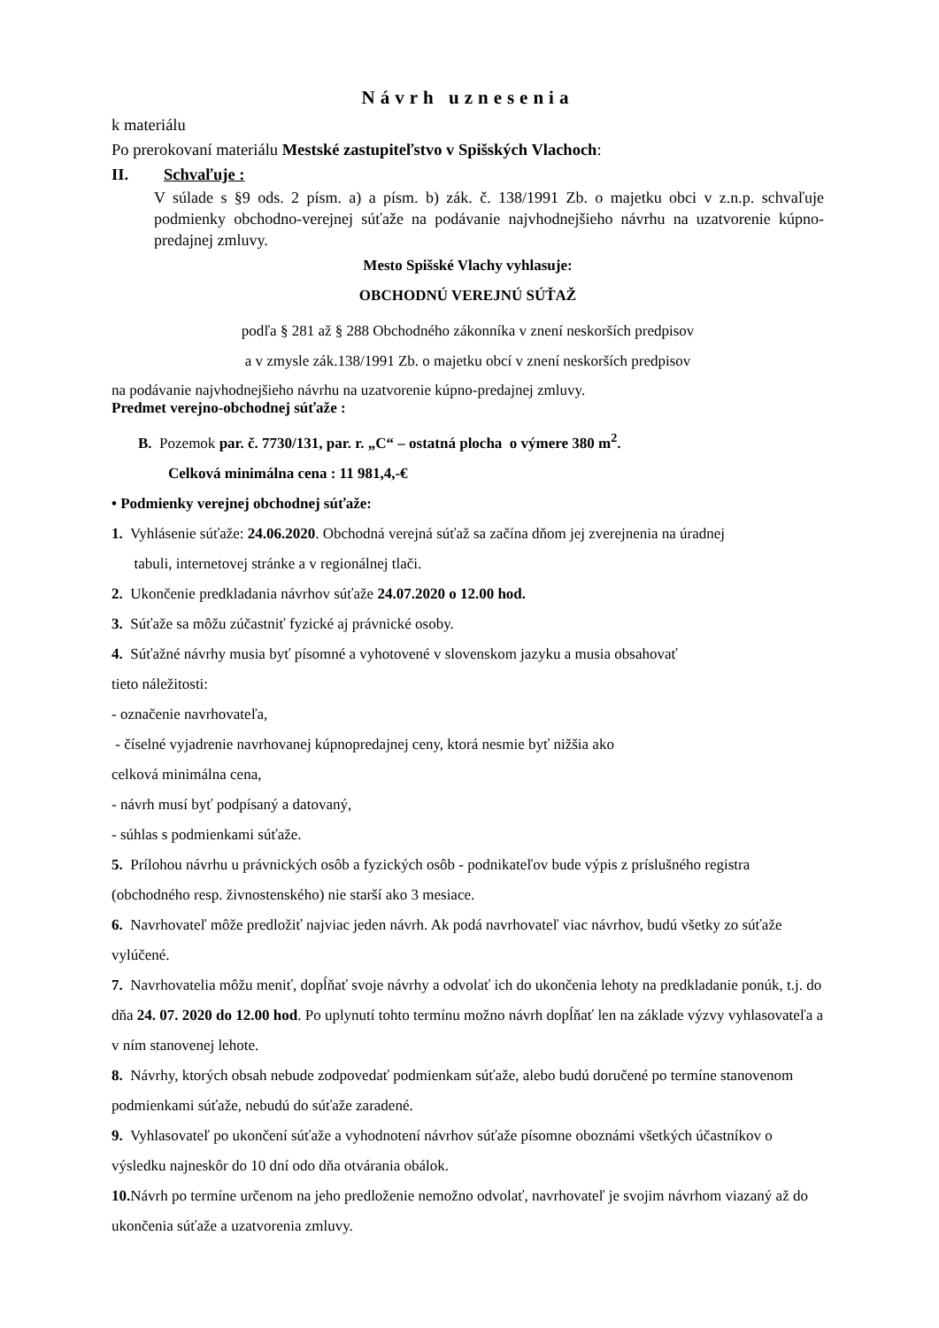Návrh uznesenia
k materiálu
Po prerokovaní materiálu Mestské zastupiteľstvo v Spišských Vlachoch:
II. Schvaľuje :
V súlade s §9 ods. 2 písm. a) a písm. b) zák. č. 138/1991 Zb. o majetku obci v z.n.p. schvaľuje podmienky obchodno-verejnej súťaže na podávanie najvhodnejšieho návrhu na uzatvorenie kúpno-predajnej zmluvy.
Mesto Spišské Vlachy vyhlasuje:
OBCHODNÚ VEREJNÚ SÚŤAŽ
podľa § 281 až § 288 Obchodného zákonníka v znení neskorších predpisov
a v zmysle zák.138/1991 Zb. o majetku obcí v znení neskorších predpisov
na podávanie najvhodnejšieho návrhu na uzatvorenie kúpno-predajnej zmluvy.
Predmet verejno-obchodnej súťaže :
B. Pozemok par. č. 7730/131, par. r. „C“ – ostatná plocha o výmere 380 m<sup>2</sup>.
Celková minimálna cena : 11 981,4,-€
• Podmienky verejnej obchodnej súťaže:
1. Vyhlásenie súťaže: 24.06.2020. Obchodná verejná súťaž sa začína dňom jej zverejnenia na úradnej
tabuli, internetovej stránke a v regionálnej tlači.
2. Ukončenie predkladania návrhov súťaže 24.07.2020 o 12.00 hod.
3. Súťaže sa môžu zúčastniť fyzické aj právnické osoby.
4. Súťažné návrhy musia byť písomné a vyhotovené v slovenskom jazyku a musia obsahovať
tieto náležitosti:
- označenie navrhovateľa,
- číselné vyjadrenie navrhovanej kúpnopredajnej ceny, ktorá nesmie byť nižšia ako
celková minimálna cena,
- návrh musí byť podpísaný a datovaný,
- súhlas s podmienkami súťaže.
5. Prílohou návrhu u právnických osôb a fyzických osôb - podnikateľov bude výpis z príslušného registra (obchodného resp. živnostenského) nie starší ako 3 mesiace.
6. Navrhovateľ môže predložiť najviac jeden návrh. Ak podá navrhovateľ viac návrhov, budú všetky zo súťaže vylúčené.
7. Navrhovatelia môžu meniť, dopĺňať svoje návrhy a odvolať ich do ukončenia lehoty na predkladanie ponúk, t.j. do dňa 24. 07. 2020 do 12.00 hod. Po uplynutí tohto termínu možno návrh dopĺňať len na základe výzvy vyhlasovateľa a v ním stanovenej lehote.
8. Návrhy, ktorých obsah nebude zodpovedať podmienkam súťaže, alebo budú doručené po termíne stanovenom podmienkami súťaže, nebudú do súťaže zaradené.
9. Vyhlasovateľ po ukončení súťaže a vyhodnotení návrhov súťaže písomne oboznámi všetkých účastníkov o výsledku najneskôr do 10 dní odo dňa otvárania obálok.
10. Návrh po termíne určenom na jeho predloženie nemožno odvolať, navrhovateľ je svojim návrhom viazaný až do ukončenia súťaže a uzatvorenia zmluvy.